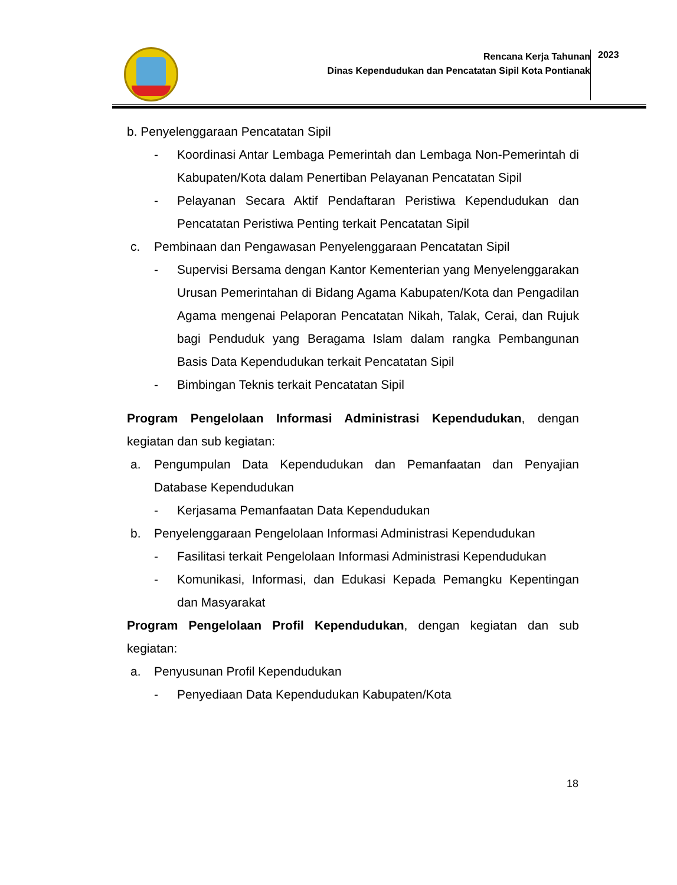Rencana Kerja Tahunan
Dinas Kependudukan dan Pencatatan Sipil Kota Pontianak
2023
b. Penyelenggaraan Pencatatan Sipil
- Koordinasi Antar Lembaga Pemerintah dan Lembaga Non-Pemerintah di Kabupaten/Kota dalam Penertiban Pelayanan Pencatatan Sipil
- Pelayanan Secara Aktif Pendaftaran Peristiwa Kependudukan dan Pencatatan Peristiwa Penting terkait Pencatatan Sipil
c. Pembinaan dan Pengawasan Penyelenggaraan Pencatatan Sipil
- Supervisi Bersama dengan Kantor Kementerian yang Menyelenggarakan Urusan Pemerintahan di Bidang Agama Kabupaten/Kota dan Pengadilan Agama mengenai Pelaporan Pencatatan Nikah, Talak, Cerai, dan Rujuk bagi Penduduk yang Beragama Islam dalam rangka Pembangunan Basis Data Kependudukan terkait Pencatatan Sipil
- Bimbingan Teknis terkait Pencatatan Sipil
Program Pengelolaan Informasi Administrasi Kependudukan, dengan kegiatan dan sub kegiatan:
a. Pengumpulan Data Kependudukan dan Pemanfaatan dan Penyajian Database Kependudukan
- Kerjasama Pemanfaatan Data Kependudukan
b. Penyelenggaraan Pengelolaan Informasi Administrasi Kependudukan
- Fasilitasi terkait Pengelolaan Informasi Administrasi Kependudukan
- Komunikasi, Informasi, dan Edukasi Kepada Pemangku Kepentingan dan Masyarakat
Program Pengelolaan Profil Kependudukan, dengan kegiatan dan sub kegiatan:
a. Penyusunan Profil Kependudukan
- Penyediaan Data Kependudukan Kabupaten/Kota
18